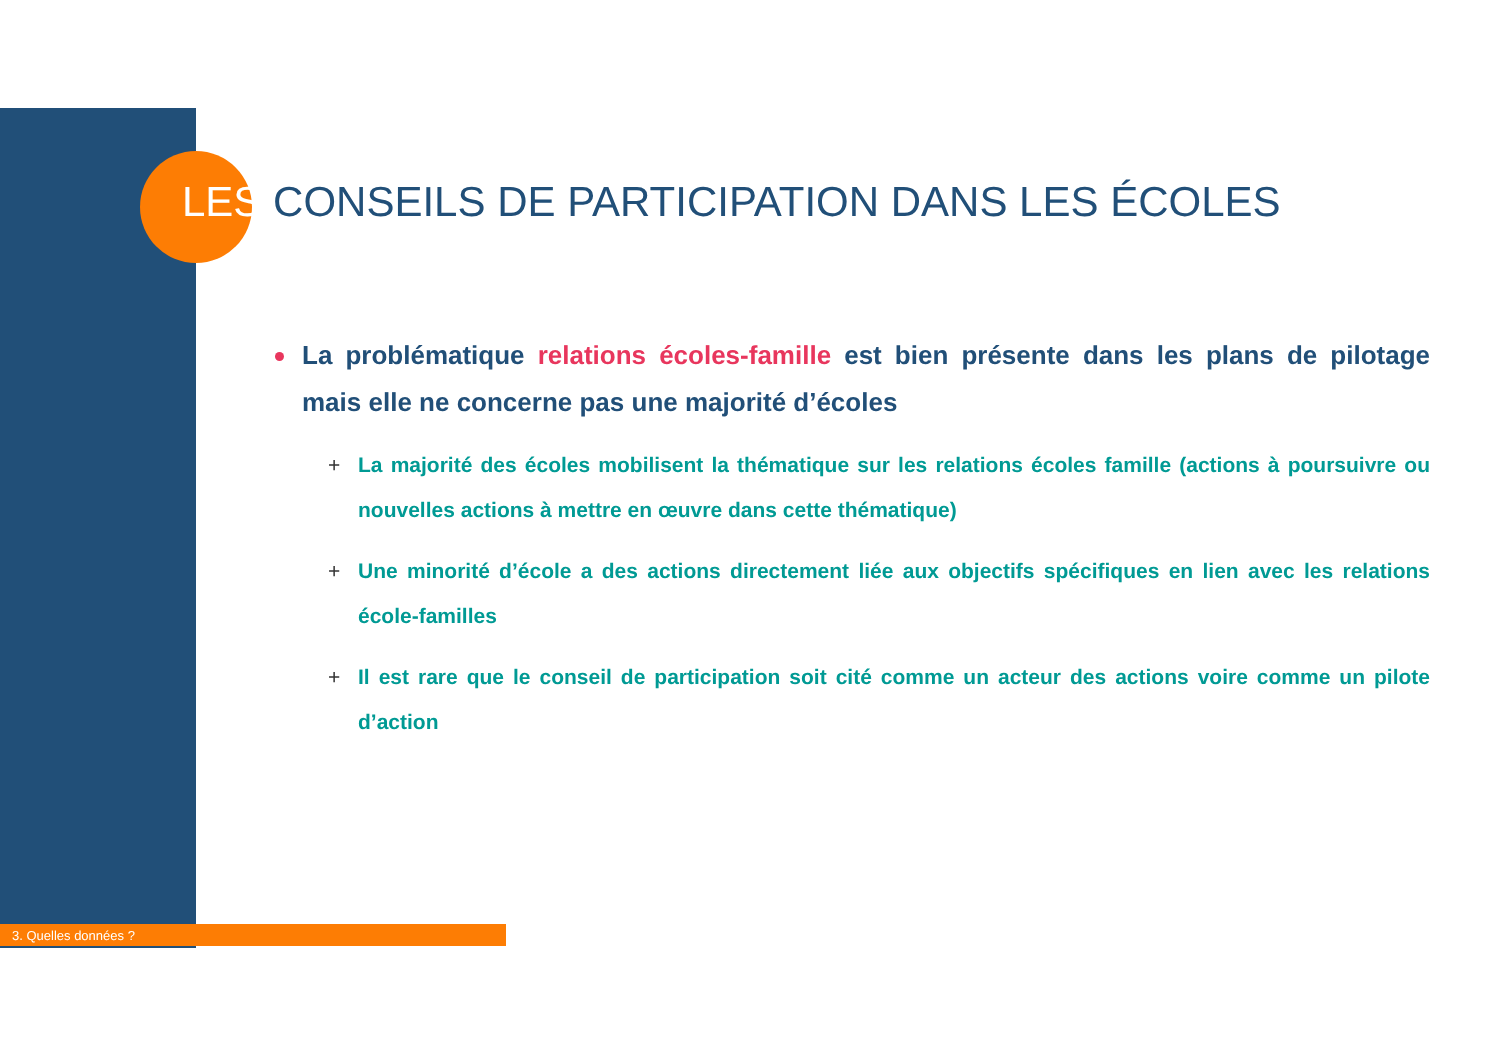LES CONSEILS DE PARTICIPATION DANS LES ÉCOLES
La problématique relations écoles-famille est bien présente dans les plans de pilotage mais elle ne concerne pas une majorité d’écoles
+ La majorité des écoles mobilisent la thématique sur les relations écoles famille (actions à poursuivre ou nouvelles actions à mettre en œuvre dans cette thématique)
+ Une minorité d’école a des actions directement liée aux objectifs spécifiques en lien avec les relations école-familles
+ Il est rare que le conseil de participation soit cité comme un acteur des actions voire comme un pilote d’action
3. Quelles données ?